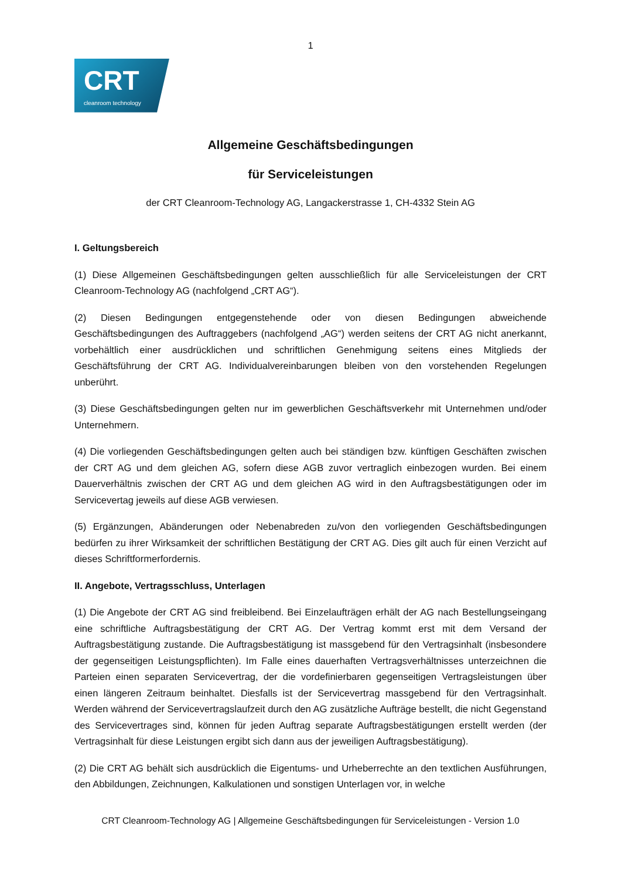1
CRT
cleanroom technology
Allgemeine Geschäftsbedingungen
für Serviceleistungen
der CRT Cleanroom-Technology AG, Langackerstrasse 1, CH-4332 Stein AG
I. Geltungsbereich
(1) Diese Allgemeinen Geschäftsbedingungen gelten ausschließlich für alle Serviceleistungen der CRT Cleanroom-Technology AG (nachfolgend „CRT AG“).
(2) Diesen Bedingungen entgegenstehende oder von diesen Bedingungen abweichende Geschäftsbedingungen des Auftraggebers (nachfolgend „AG“) werden seitens der CRT AG nicht anerkannt, vorbehältlich einer ausdrücklichen und schriftlichen Genehmigung seitens eines Mitglieds der Geschäftsführung der CRT AG. Individualvereinbarungen bleiben von den vorstehenden Regelungen unberührt.
(3) Diese Geschäftsbedingungen gelten nur im gewerblichen Geschäftsverkehr mit Unternehmen und/oder Unternehmern.
(4) Die vorliegenden Geschäftsbedingungen gelten auch bei ständigen bzw. künftigen Geschäften zwischen der CRT AG und dem gleichen AG, sofern diese AGB zuvor vertraglich einbezogen wurden. Bei einem Dauerverhältnis zwischen der CRT AG und dem gleichen AG wird in den Auftragsbestätigungen oder im Servicevertag jeweils auf diese AGB verwiesen.
(5) Ergänzungen, Abänderungen oder Nebenabreden zu/von den vorliegenden Geschäftsbedingungen bedürfen zu ihrer Wirksamkeit der schriftlichen Bestätigung der CRT AG. Dies gilt auch für einen Verzicht auf dieses Schriftformerfordernis.
II. Angebote, Vertragsschluss, Unterlagen
(1) Die Angebote der CRT AG sind freibleibend. Bei Einzelaufträgen erhält der AG nach Bestellungseingang eine schriftliche Auftragsbestätigung der CRT AG. Der Vertrag kommt erst mit dem Versand der Auftragsbestätigung zustande. Die Auftragsbestätigung ist massgebend für den Vertragsinhalt (insbesondere der gegenseitigen Leistungspflichten). Im Falle eines dauerhaften Vertragsverhältnisses unterzeichnen die Parteien einen separaten Servicevertrag, der die vordefinierbaren gegenseitigen Vertragsleistungen über einen längeren Zeitraum beinhaltet. Diesfalls ist der Servicevertrag massgebend für den Vertragsinhalt. Werden während der Servicevertragslaufzeit durch den AG zusätzliche Aufträge bestellt, die nicht Gegenstand des Servicevertrages sind, können für jeden Auftrag separate Auftragsbestätigungen erstellt werden (der Vertragsinhalt für diese Leistungen ergibt sich dann aus der jeweiligen Auftragsbestätigung).
(2) Die CRT AG behält sich ausdrücklich die Eigentums- und Urheberrechte an den textlichen Ausführungen, den Abbildungen, Zeichnungen, Kalkulationen und sonstigen Unterlagen vor, in welche
CRT Cleanroom-Technology AG | Allgemeine Geschäftsbedingungen für Serviceleistungen - Version 1.0